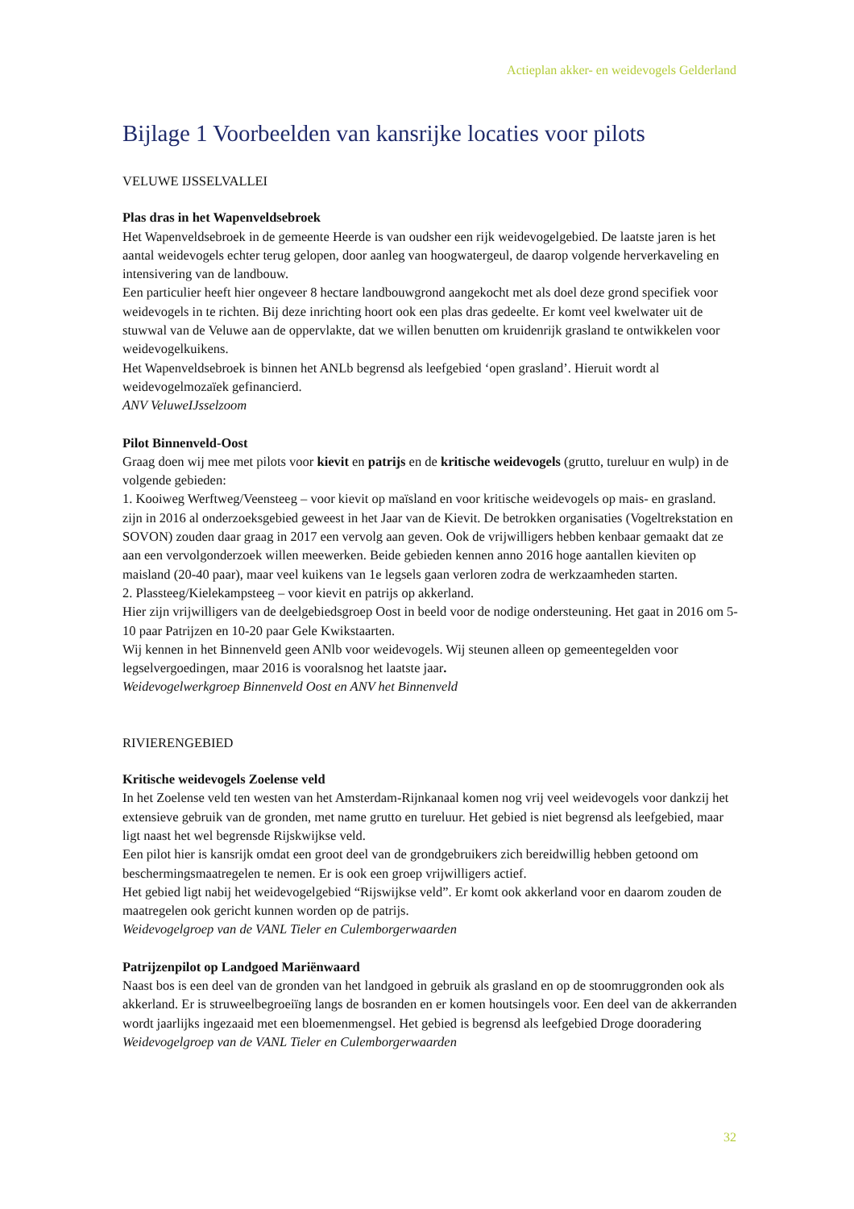Actieplan akker- en weidevogels Gelderland
Bijlage 1 Voorbeelden van kansrijke locaties voor pilots
VELUWE IJSSELVALLEI
Plas dras in het Wapenveldsebroek
Het Wapenveldsebroek in de gemeente Heerde is van oudsher een rijk weidevogelgebied. De laatste jaren is het aantal weidevogels echter terug gelopen, door aanleg van hoogwatergeul, de daarop volgende herverkaveling en intensivering van de landbouw.
Een particulier heeft hier ongeveer 8 hectare landbouwgrond aangekocht met als doel deze grond specifiek voor weidevogels in te richten. Bij deze inrichting hoort ook een plas dras gedeelte. Er komt veel kwelwater uit de stuwwal van de Veluwe aan de oppervlakte, dat we willen benutten om kruidenrijk grasland te ontwikkelen voor weidevogelkuikens.
Het Wapenveldsebroek is binnen het ANLb begrensd als leefgebied ‘open grasland’. Hieruit wordt al weidevogelmozaïek gefinancierd.
ANV VeluweIJsselzoom
Pilot Binnenveld-Oost
Graag doen wij mee met pilots voor kievit en patrijs en de kritische weidevogels (grutto, tureluur en wulp) in de volgende gebieden:
1. Kooiweg Werftweg/Veensteeg – voor kievit op maïsland en voor kritische weidevogels op mais- en grasland. zijn in 2016 al onderzoeksgebied geweest in het Jaar van de Kievit. De betrokken organisaties (Vogeltrekstation en SOVON) zouden daar graag in 2017 een vervolg aan geven. Ook de vrijwilligers hebben kenbaar gemaakt dat ze aan een vervolgonderzoek willen meewerken. Beide gebieden kennen anno 2016 hoge aantallen kieviten op maisland (20-40 paar), maar veel kuikens van 1e legsels gaan verloren zodra de werkzaamheden starten.
2. Plassteeg/Kielekampsteeg – voor kievit en patrijs op akkerland.
Hier zijn vrijwilligers van de deelgebiedsgroep Oost in beeld voor de nodige ondersteuning. Het gaat in 2016 om 5-10 paar Patrijzen en 10-20 paar Gele Kwikstaarten.
Wij kennen in het Binnenveld geen ANlb voor weidevogels. Wij steunen alleen op gemeentegelden voor legselvergoedingen, maar 2016 is vooralsnog het laatste jaar.
Weidevogelwerkgroep Binnenveld Oost en ANV het Binnenveld
RIVIERENGEBIED
Kritische weidevogels Zoelense veld
In het Zoelense veld ten westen van het Amsterdam-Rijnkanaal komen nog vrij veel weidevogels voor dankzij het extensieve gebruik van de gronden, met name grutto en tureluur. Het gebied is niet begrensd als leefgebied, maar ligt naast het wel begrensde Rijskwijkse veld.
Een pilot hier is kansrijk omdat een groot deel van de grondgebruikers zich bereidwillig hebben getoond om beschermingsmaatregelen te nemen. Er is ook een groep vrijwilligers actief.
Het gebied ligt nabij het weidevogelgebied “Rijswijkse veld”. Er komt ook akkerland voor en daarom zouden de maatregelen ook gericht kunnen worden op de patrijs.
Weidevogelgroep van de VANL Tieler en Culemborgerwaarden
Patrijzenpilot op Landgoed Mariënwaard
Naast bos is een deel van de gronden van het landgoed in gebruik als grasland en op de stoomruggronden ook als akkerland. Er is struweelbegroeiïng langs de bosranden en er komen houtsingels voor. Een deel van de akkerranden wordt jaarlijks ingezaaid met een bloemenmengsel. Het gebied is begrensd als leefgebied Droge dooradering
Weidevogelgroep van de VANL Tieler en Culemborgerwaarden
32